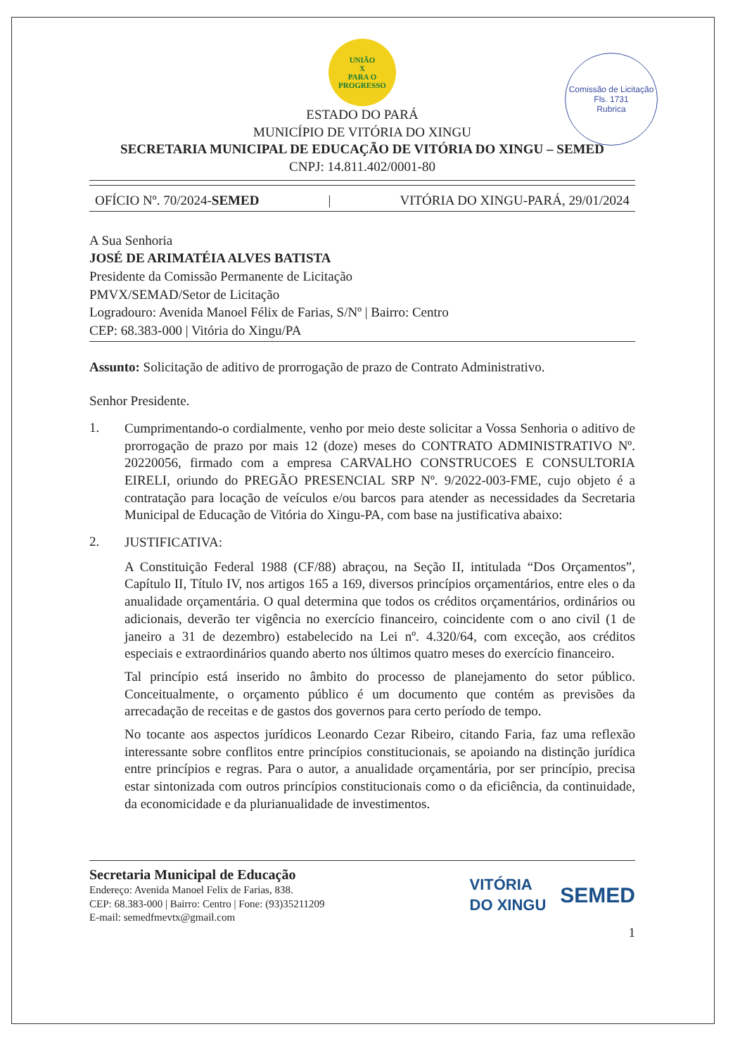Comissão de Licitação
Fls. 1731
Rubrica
UNIÃO
X
PARA O PROGRESSO
ESTADO DO PARÁ
MUNICÍPIO DE VITÓRIA DO XINGU
SECRETARIA MUNICIPAL DE EDUCAÇÃO DE VITÓRIA DO XINGU – SEMED
CNPJ: 14.811.402/0001-80
OFÍCIO Nº. 70/2024-SEMED | VITÓRIA DO XINGU-PARÁ, 29/01/2024
A Sua Senhoria
JOSÉ DE ARIMATÉIA ALVES BATISTA
Presidente da Comissão Permanente de Licitação
PMVX/SEMAD/Setor de Licitação
Logradouro: Avenida Manoel Félix de Farias, S/Nº | Bairro: Centro
CEP: 68.383-000 | Vitória do Xingu/PA
Assunto: Solicitação de aditivo de prorrogação de prazo de Contrato Administrativo.
Senhor Presidente.
1.
Cumprimentando-o cordialmente, venho por meio deste solicitar a Vossa Senhoria o aditivo de prorrogação de prazo por mais 12 (doze) meses do CONTRATO ADMINISTRATIVO Nº. 20220056, firmado com a empresa CARVALHO CONSTRUCOES E CONSULTORIA EIRELI, oriundo do PREGÃO PRESENCIAL SRP Nº. 9/2022-003-FME, cujo objeto é a contratação para locação de veículos e/ou barcos para atender as necessidades da Secretaria Municipal de Educação de Vitória do Xingu-PA, com base na justificativa abaixo:
2.
JUSTIFICATIVA:
A Constituição Federal 1988 (CF/88) abraçou, na Seção II, intitulada “Dos Orçamentos”, Capítulo II, Título IV, nos artigos 165 a 169, diversos princípios orçamentários, entre eles o da anualidade orçamentária. O qual determina que todos os créditos orçamentários, ordinários ou adicionais, deverão ter vigência no exercício financeiro, coincidente com o ano civil (1 de janeiro a 31 de dezembro) estabelecido na Lei nº. 4.320/64, com exceção, aos créditos especiais e extraordinários quando aberto nos últimos quatro meses do exercício financeiro.
Tal princípio está inserido no âmbito do processo de planejamento do setor público. Conceitualmente, o orçamento público é um documento que contém as previsões da arrecadação de receitas e de gastos dos governos para certo período de tempo.
No tocante aos aspectos jurídicos Leonardo Cezar Ribeiro, citando Faria, faz uma reflexão interessante sobre conflitos entre princípios constitucionais, se apoiando na distinção jurídica entre princípios e regras. Para o autor, a anualidade orçamentária, por ser princípio, precisa estar sintonizada com outros princípios constitucionais como o da eficiência, da continuidade, da economicidade e da plurianualidade de investimentos.
Secretaria Municipal de Educação
Endereço: Avenida Manoel Felix de Farias, 838.
CEP: 68.383-000 | Bairro: Centro | Fone: (93)35211209
E-mail: semedfmevtx@gmail.com
VITÓRIA
DO XINGU SEMED
1